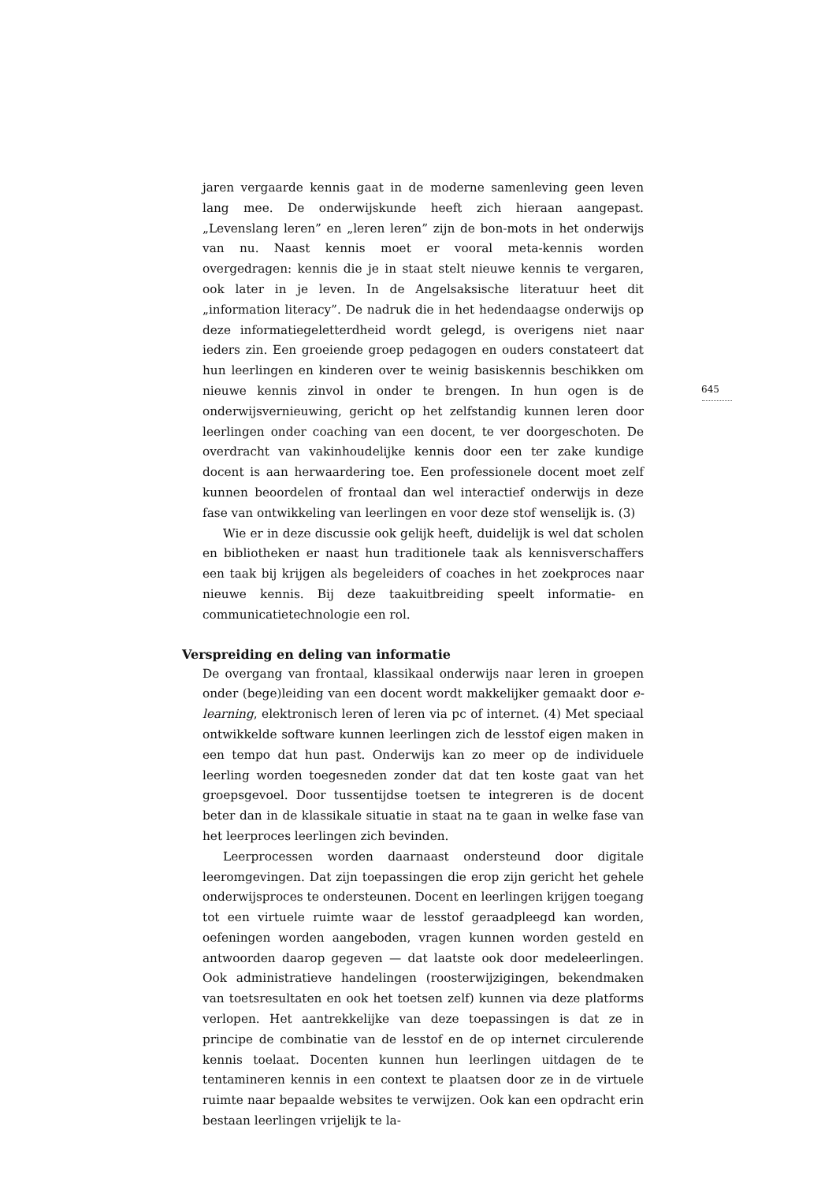645
jaren vergaarde kennis gaat in de moderne samenleving geen leven lang mee. De onderwijskunde heeft zich hieraan aangepast. „Levenslang leren” en „leren leren” zijn de bon-mots in het onderwijs van nu. Naast kennis moet er vooral meta-kennis worden overgedragen: kennis die je in staat stelt nieuwe kennis te vergaren, ook later in je leven. In de Angelsaksische literatuur heet dit „information literacy”. De nadruk die in het hedendaagse onderwijs op deze informatiegeletterdheid wordt gelegd, is overigens niet naar ieders zin. Een groeiende groep pedagogen en ouders constateert dat hun leerlingen en kinderen over te weinig basiskennis beschikken om nieuwe kennis zinvol in onder te brengen. In hun ogen is de onderwijsvernieuwing, gericht op het zelfstandig kunnen leren door leerlingen onder coaching van een docent, te ver doorgeschoten. De overdracht van vakinhoudelijke kennis door een ter zake kundige docent is aan herwaardering toe. Een professionele docent moet zelf kunnen beoordelen of frontaal dan wel interactief onderwijs in deze fase van ontwikkeling van leerlingen en voor deze stof wenselijk is. (3)
Wie er in deze discussie ook gelijk heeft, duidelijk is wel dat scholen en bibliotheken er naast hun traditionele taak als kennisverschaffers een taak bij krijgen als begeleiders of coaches in het zoekproces naar nieuwe kennis. Bij deze taakuitbreiding speelt informatie- en communicatietechnologie een rol.
Verspreiding en deling van informatie
De overgang van frontaal, klassikaal onderwijs naar leren in groepen onder (bege)leiding van een docent wordt makkelijker gemaakt door e-learning, elektronisch leren of leren via pc of internet. (4) Met speciaal ontwikkelde software kunnen leerlingen zich de lesstof eigen maken in een tempo dat hun past. Onderwijs kan zo meer op de individuele leerling worden toegesneden zonder dat dat ten koste gaat van het groepsgevoel. Door tussentijdse toetsen te integreren is de docent beter dan in de klassikale situatie in staat na te gaan in welke fase van het leerproces leerlingen zich bevinden.
Leerprocessen worden daarnaast ondersteund door digitale leeromgevingen. Dat zijn toepassingen die erop zijn gericht het gehele onderwijsproces te ondersteunen. Docent en leerlingen krijgen toegang tot een virtuele ruimte waar de lesstof geraadpleegd kan worden, oefeningen worden aangeboden, vragen kunnen worden gesteld en antwoorden daarop gegeven — dat laatste ook door medeleerlingen. Ook administratieve handelingen (roosterwijzigingen, bekendmaken van toetsresultaten en ook het toetsen zelf) kunnen via deze platforms verlopen. Het aantrekkelijke van deze toepassingen is dat ze in principe de combinatie van de lesstof en de op internet circulerende kennis toelaat. Docenten kunnen hun leerlingen uitdagen de te tentamineren kennis in een context te plaatsen door ze in de virtuele ruimte naar bepaalde websites te verwijzen. Ook kan een opdracht erin bestaan leerlingen vrijelijk te la-